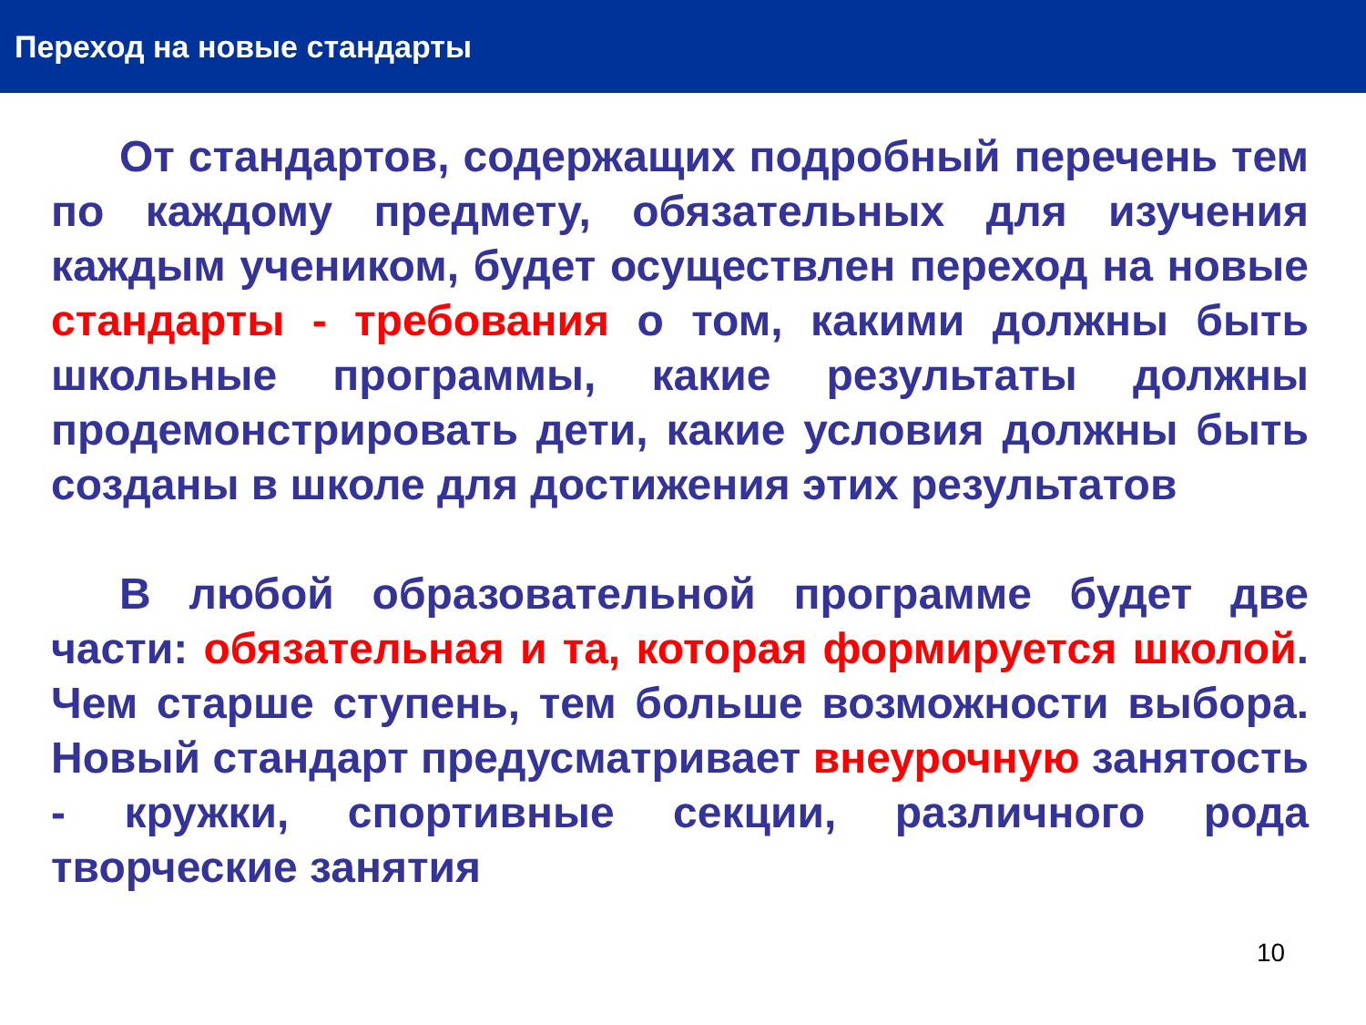Переход на новые стандарты
От стандартов, содержащих подробный перечень тем по каждому предмету, обязательных для изучения каждым учеником, будет осуществлен переход на новые стандарты - требования о том, какими должны быть школьные программы, какие результаты должны продемонстрировать дети, какие условия должны быть созданы в школе для достижения этих результатов
В любой образовательной программе будет две части: обязательная и та, которая формируется школой. Чем старше ступень, тем больше возможности выбора. Новый стандарт предусматривает внеурочную занятость - кружки, спортивные секции, различного рода творческие занятия
10